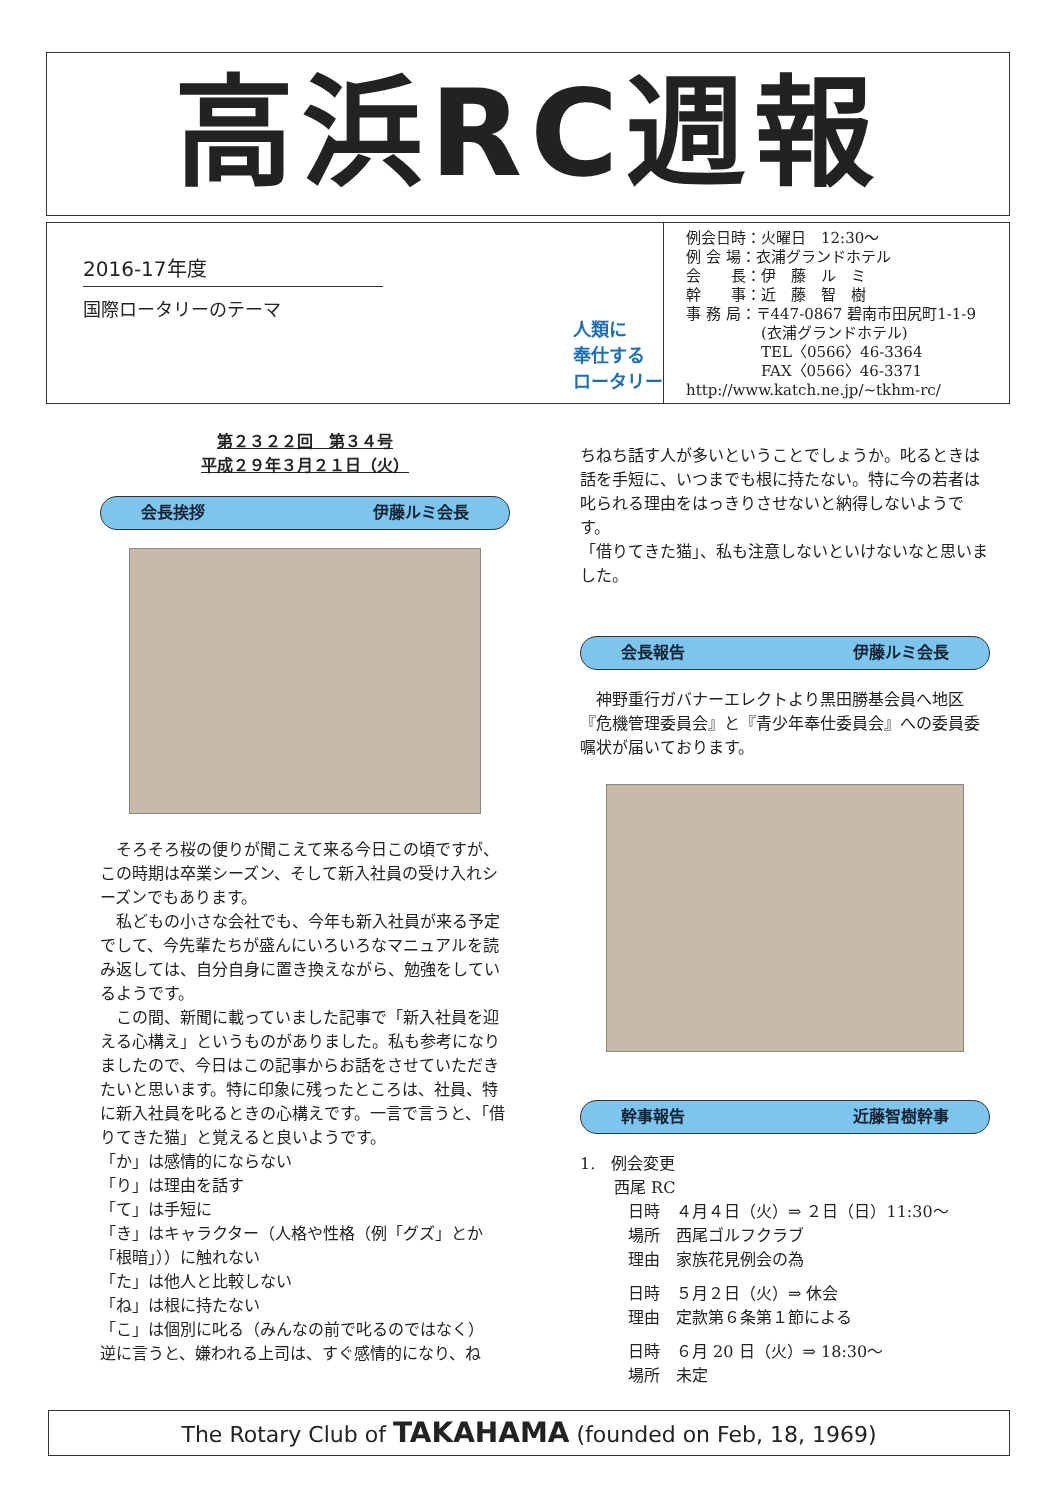高浜RC週報
2016-17年度
国際ロータリーのテーマ
人類に
奉仕する
ロータリー
例会日時：火曜日　12:30～
例 会 場：衣浦グランドホテル
会　　長：伊　藤　ル　ミ
幹　　事：近　藤　智　樹
事 務 局：〒447-0867 碧南市田尻町1-1-9
　　　　　(衣浦グランドホテル)
　　　　　TEL〈0566〉46-3364
　　　　　FAX〈0566〉46-3371
http://www.katch.ne.jp/~tkhm-rc/
第２３２２回　第３４号
平成２９年３月２１日（火）
会長挨拶 伊藤ルミ会長
　そろそろ桜の便りが聞こえて来る今日この頃ですが、この時期は卒業シーズン、そして新入社員の受け入れシーズンでもあります。
　私どもの小さな会社でも、今年も新入社員が来る予定でして、今先輩たちが盛んにいろいろなマニュアルを読み返しては、自分自身に置き換えながら、勉強をしているようです。
　この間、新聞に載っていました記事で「新入社員を迎える心構え」というものがありました。私も参考になりましたので、今日はこの記事からお話をさせていただきたいと思います。特に印象に残ったところは、社員、特に新入社員を叱るときの心構えです。一言で言うと、「借りてきた猫」と覚えると良いようです。
「か」は感情的にならない
「り」は理由を話す
「て」は手短に
「き」はキャラクター（人格や性格（例「グズ」とか「根暗」））に触れない
「た」は他人と比較しない
「ね」は根に持たない
「こ」は個別に叱る（みんなの前で叱るのではなく）
逆に言うと、嫌われる上司は、すぐ感情的になり、ね
ちねち話す人が多いということでしょうか。叱るときは話を手短に、いつまでも根に持たない。特に今の若者は叱られる理由をはっきりさせないと納得しないようです。
「借りてきた猫」、私も注意しないといけないなと思いました。
会長報告 伊藤ルミ会長
　神野重行ガバナーエレクトより黒田勝基会員へ地区『危機管理委員会』と『青少年奉仕委員会』への委員委嘱状が届いております。
幹事報告 近藤智樹幹事
1.　例会変更
西尾 RC
日時　４月４日（火）⇒ ２日（日）11:30～
場所　西尾ゴルフクラブ
理由　家族花見例会の為
日時　５月２日（火）⇒ 休会
理由　定款第６条第１節による
日時　６月 20 日（火）⇒ 18:30～
場所　未定
The Rotary Club of TAKAHAMA (founded on Feb, 18, 1969)